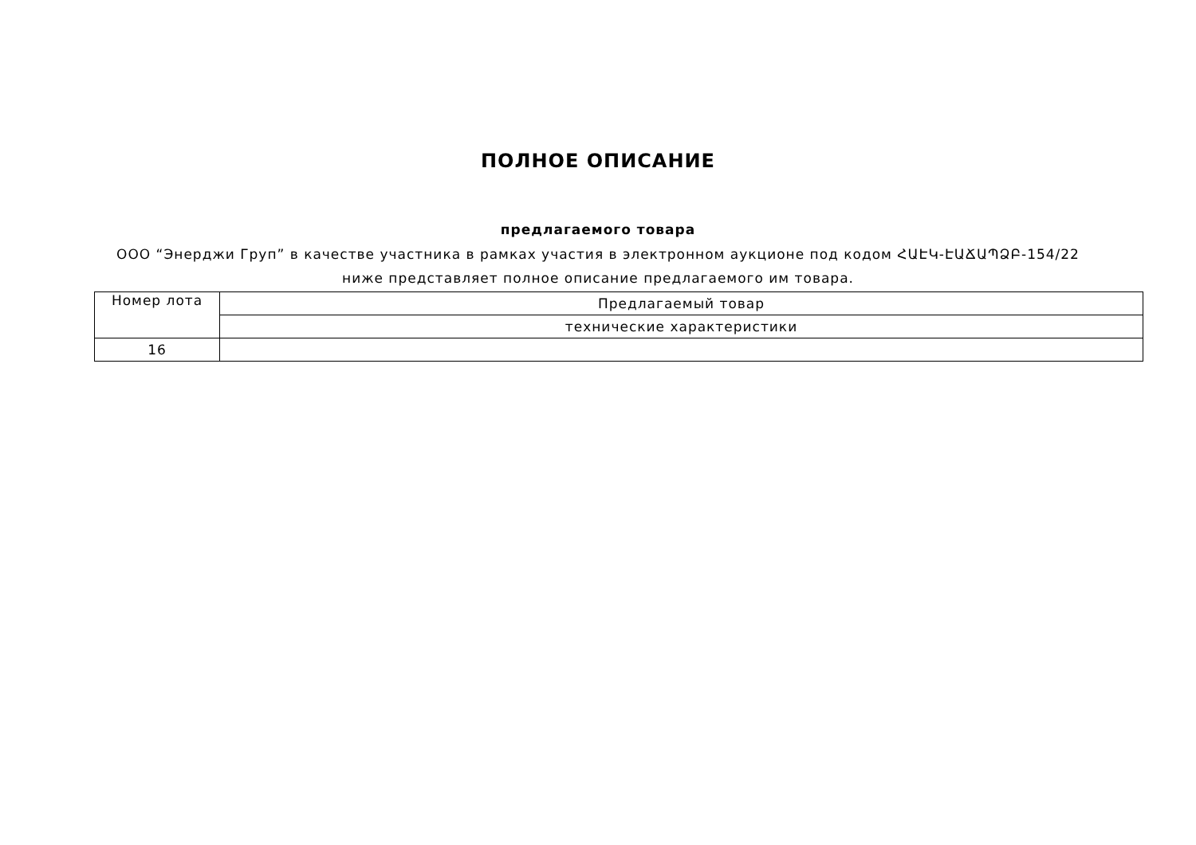ПОЛНОЕ ОПИСАНИЕ
предлагаемого товара
ООО “Энерджи Груп” в качестве участника в рамках участия в электронном аукционе под кодом ՀԱԷԿ-ԷԱՃԱՊՁԲ-154/22 ниже представляет полное описание предлагаемого им товара.
| Номер лота | Предлагаемый товар |
| | технические характеристики |
| 16 | |